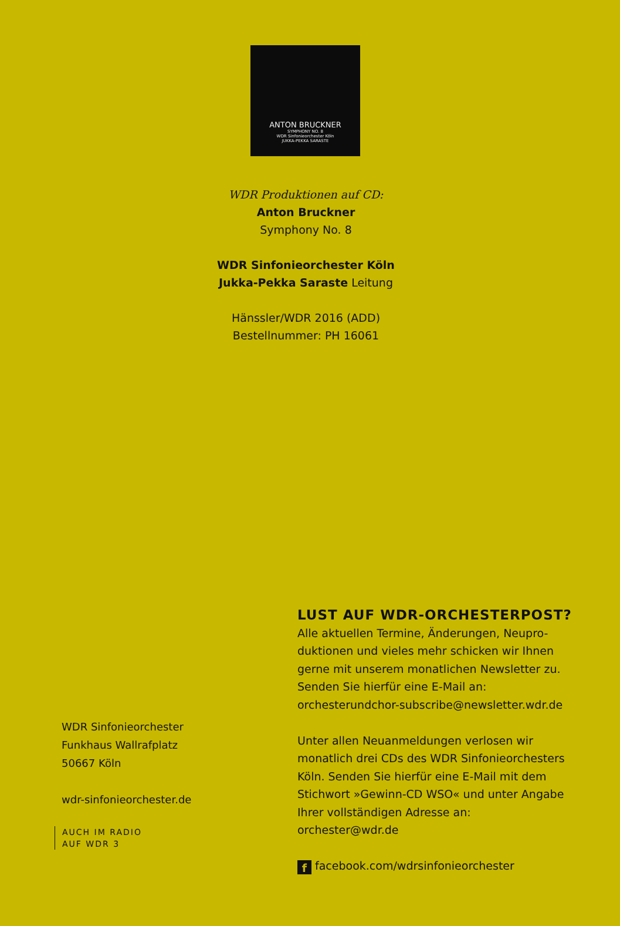ANTON BRUCKNER
SYMPHONY NO. 8
WDR Sinfonieorchester Köln
JUKKA-PEKKA SARASTE
WDR Produktionen auf CD:
Anton Bruckner
Symphony No. 8
WDR Sinfonieorchester Köln
Jukka-Pekka Saraste Leitung
Hänssler/WDR 2016 (ADD)
Bestellnummer: PH 16061
WDR Sinfonieorchester
Funkhaus Wallrafplatz
50667 Köln
wdr-sinfonieorchester.de
AUCH IM RADIO
AUF WDR 3
LUST AUF WDR-ORCHESTERPOST?
Alle aktuellen Termine, Änderungen, Neupro-duktionen und vieles mehr schicken wir Ihnen gerne mit unserem monatlichen Newsletter zu. Senden Sie hierfür eine E-Mail an: orchesterundchor-subscribe@newsletter.wdr.de
Unter allen Neuanmeldungen verlosen wir monatlich drei CDs des WDR Sinfonieorchesters Köln. Senden Sie hierfür eine E-Mail mit dem Stichwort »Gewinn-CD WSO« und unter Angabe Ihrer vollständigen Adresse an: orchester@wdr.de
f facebook.com/wdrsinfonieorchester